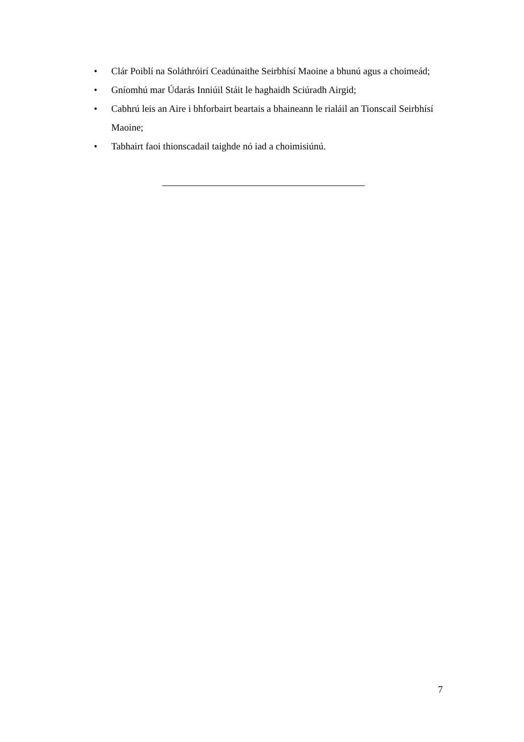• Clár Poiblí na Soláthróirí Ceadúnaithe Seirbhísí Maoine a bhunú agus a choimeád;
• Gníomhú mar Údarás Inniúil Stáit le haghaidh Sciúradh Airgid;
• Cabhrú leis an Aire i bhforbairt beartais a bhaineann le rialáil an Tionscail Seirbhísí Maoine;
• Tabhairt faoi thionscadail taighde nó iad a choimisiúnú.
7